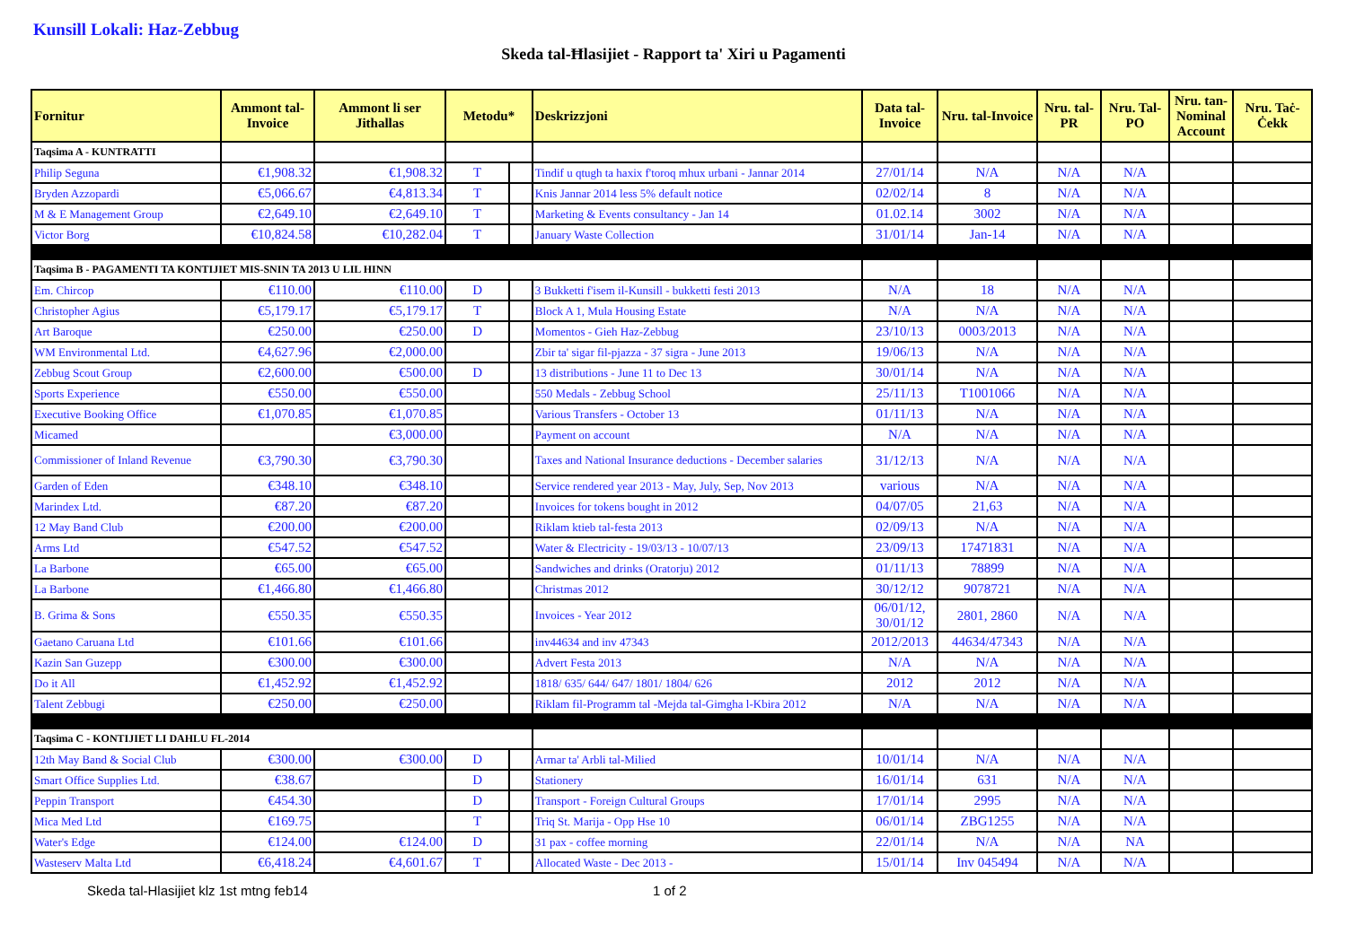Kunsill Lokali: Haz-Zebbug
Skeda tal-Ħlasijiet - Rapport ta' Xiri u Pagamenti
| Fornitur | Ammont tal-Invoice | Ammont li ser Jithallas | Metodu* | | Deskrizzjoni | Data tal-Invoice | Nru. tal-Invoice | Nru. tal-PR | Nru. Tal-PO | Nru. tan-Nominal Account | Nru. Taċ-Ċekk |
| --- | --- | --- | --- | --- | --- | --- | --- | --- | --- | --- | --- |
| Taqsima A - KUNTRATTI | | | | | | | | | | | |
| Philip Seguna | €1,908.32 | €1,908.32 | T | | Tindif u qtugh ta haxix f'toroq mhux urbani - Jannar 2014 | 27/01/14 | N/A | N/A | N/A | | |
| Bryden Azzopardi | €5,066.67 | €4,813.34 | T | | Knis Jannar 2014 less 5% default notice | 02/02/14 | 8 | N/A | N/A | | |
| M & E Management Group | €2,649.10 | €2,649.10 | T | | Marketing & Events consultancy - Jan 14 | 01.02.14 | 3002 | N/A | N/A | | |
| Victor Borg | €10,824.58 | €10,282.04 | T | | January Waste Collection | 31/01/14 | Jan-14 | N/A | N/A | | |
| Taqsima B - PAGAMENTI TA KONTIJIET MIS-SNIN TA 2013 U LIL HINN | | | | | | | | | | | |
| Em. Chircop | €110.00 | €110.00 | D | | 3 Bukketti f'isem il-Kunsill - bukketti festi 2013 | N/A | 18 | N/A | N/A | | |
| Christopher Agius | €5,179.17 | €5,179.17 | T | | Block A 1, Mula Housing Estate | N/A | N/A | N/A | N/A | | |
| Art Baroque | €250.00 | €250.00 | D | | Momentos - Gieh Haz-Zebbug | 23/10/13 | 0003/2013 | N/A | N/A | | |
| WM Environmental Ltd. | €4,627.96 | €2,000.00 | | | Zbir ta' sigar fil-pjazza - 37 sigra - June 2013 | 19/06/13 | N/A | N/A | N/A | | |
| Zebbug Scout Group | €2,600.00 | €500.00 | D | | 13 distributions - June 11 to Dec 13 | 30/01/14 | N/A | N/A | N/A | | |
| Sports Experience | €550.00 | €550.00 | | | 550 Medals - Zebbug School | 25/11/13 | T1001066 | N/A | N/A | | |
| Executive Booking Office | €1,070.85 | €1,070.85 | | | Various Transfers - October 13 | 01/11/13 | N/A | N/A | N/A | | |
| Micamed | | €3,000.00 | | | Payment on account | N/A | N/A | N/A | N/A | | |
| Commissioner of Inland Revenue | €3,790.30 | €3,790.30 | | | Taxes and National Insurance deductions - December salaries | 31/12/13 | N/A | N/A | N/A | | |
| Garden of Eden | €348.10 | €348.10 | | | Service rendered year 2013 - May, July, Sep, Nov 2013 | various | N/A | N/A | N/A | | |
| Marindex Ltd. | €87.20 | €87.20 | | | Invoices for tokens bought in 2012 | 04/07/05 | 21,63 | N/A | N/A | | |
| 12 May Band Club | €200.00 | €200.00 | | | Riklam ktieb tal-festa 2013 | 02/09/13 | N/A | N/A | N/A | | |
| Arms Ltd | €547.52 | €547.52 | | | Water & Electricity - 19/03/13 - 10/07/13 | 23/09/13 | 17471831 | N/A | N/A | | |
| La Barbone | €65.00 | €65.00 | | | Sandwiches and drinks (Oratorju) 2012 | 01/11/13 | 78899 | N/A | N/A | | |
| La Barbone | €1,466.80 | €1,466.80 | | | Christmas 2012 | 30/12/12 | 9078721 | N/A | N/A | | |
| B. Grima & Sons | €550.35 | €550.35 | | | Invoices - Year 2012 | 06/01/12, 30/01/12 | 2801, 2860 | N/A | N/A | | |
| Gaetano Caruana Ltd | €101.66 | €101.66 | | | inv44634 and inv 47343 | 2012/2013 | 44634/47343 | N/A | N/A | | |
| Kazin San Guzepp | €300.00 | €300.00 | | | Advert Festa 2013 | N/A | N/A | N/A | N/A | | |
| Do it All | €1,452.92 | €1,452.92 | | | 1818/ 635/ 644/ 647/ 1801/ 1804/ 626 | 2012 | 2012 | N/A | N/A | | |
| Talent Zebbugi | €250.00 | €250.00 | | | Riklam fil-Programm tal -Mejda tal-Gimgha l-Kbira 2012 | N/A | N/A | N/A | N/A | | |
| Taqsima C - KONTIJIET LI DAHLU FL-2014 | | | | | | | | | | | |
| 12th May Band & Social Club | €300.00 | €300.00 | D | | Armar ta' Arbli tal-Milied | 10/01/14 | N/A | N/A | N/A | | |
| Smart Office Supplies Ltd. | €38.67 | | D | | Stationery | 16/01/14 | 631 | N/A | N/A | | |
| Peppin Transport | €454.30 | | D | | Transport - Foreign Cultural Groups | 17/01/14 | 2995 | N/A | N/A | | |
| Mica Med Ltd | €169.75 | | T | | Triq St. Marija - Opp Hse 10 | 06/01/14 | ZBG1255 | N/A | N/A | | |
| Water's Edge | €124.00 | €124.00 | D | | 31 pax - coffee morning | 22/01/14 | N/A | N/A | NA | | |
| Wasteserv Malta Ltd | €6,418.24 | €4,601.67 | T | | Allocated Waste - Dec 2013 - | 15/01/14 | Inv 045494 | N/A | N/A | | |
Skeda tal-Hlasijiet klz 1st mtng feb14 1 of 2